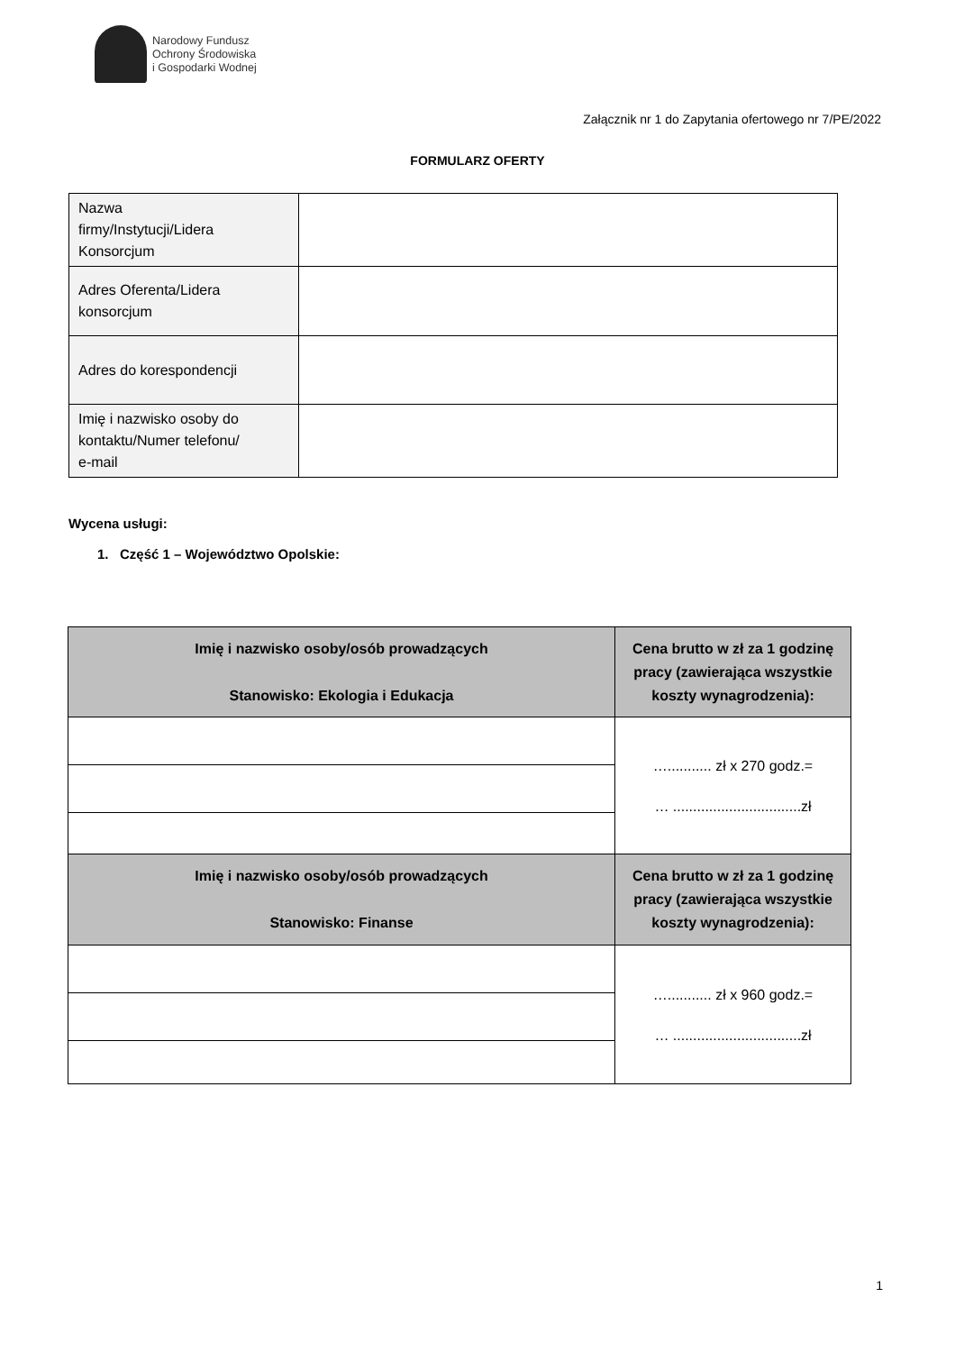Narodowy Fundusz
Ochrony Środowiska
i Gospodarki Wodnej
Załącznik nr 1 do Zapytania ofertowego nr 7/PE/2022
FORMULARZ OFERTY
| Nazwa firmy/Instytucji/Lidera Konsorcjum | |
| Adres Oferenta/Lidera konsorcjum | |
| Adres do korespondencji | |
| Imię i nazwisko osoby do kontaktu/Numer telefonu/ e-mail | |
Wycena usługi:
1. Część 1 – Województwo Opolskie:
| Imię i nazwisko osoby/osób prowadzących Stanowisko: Ekologia i Edukacja | Cena brutto w zł za 1 godzinę pracy (zawierająca wszystkie koszty wynagrodzenia): |
| --- | --- |
| | …........... zł x 270 godz.= … ................................zł |
| Imię i nazwisko osoby/osób prowadzących Stanowisko: Finanse | Cena brutto w zł za 1 godzinę pracy (zawierająca wszystkie koszty wynagrodzenia): |
| | …........... zł x 960 godz.= … ................................zł |
1